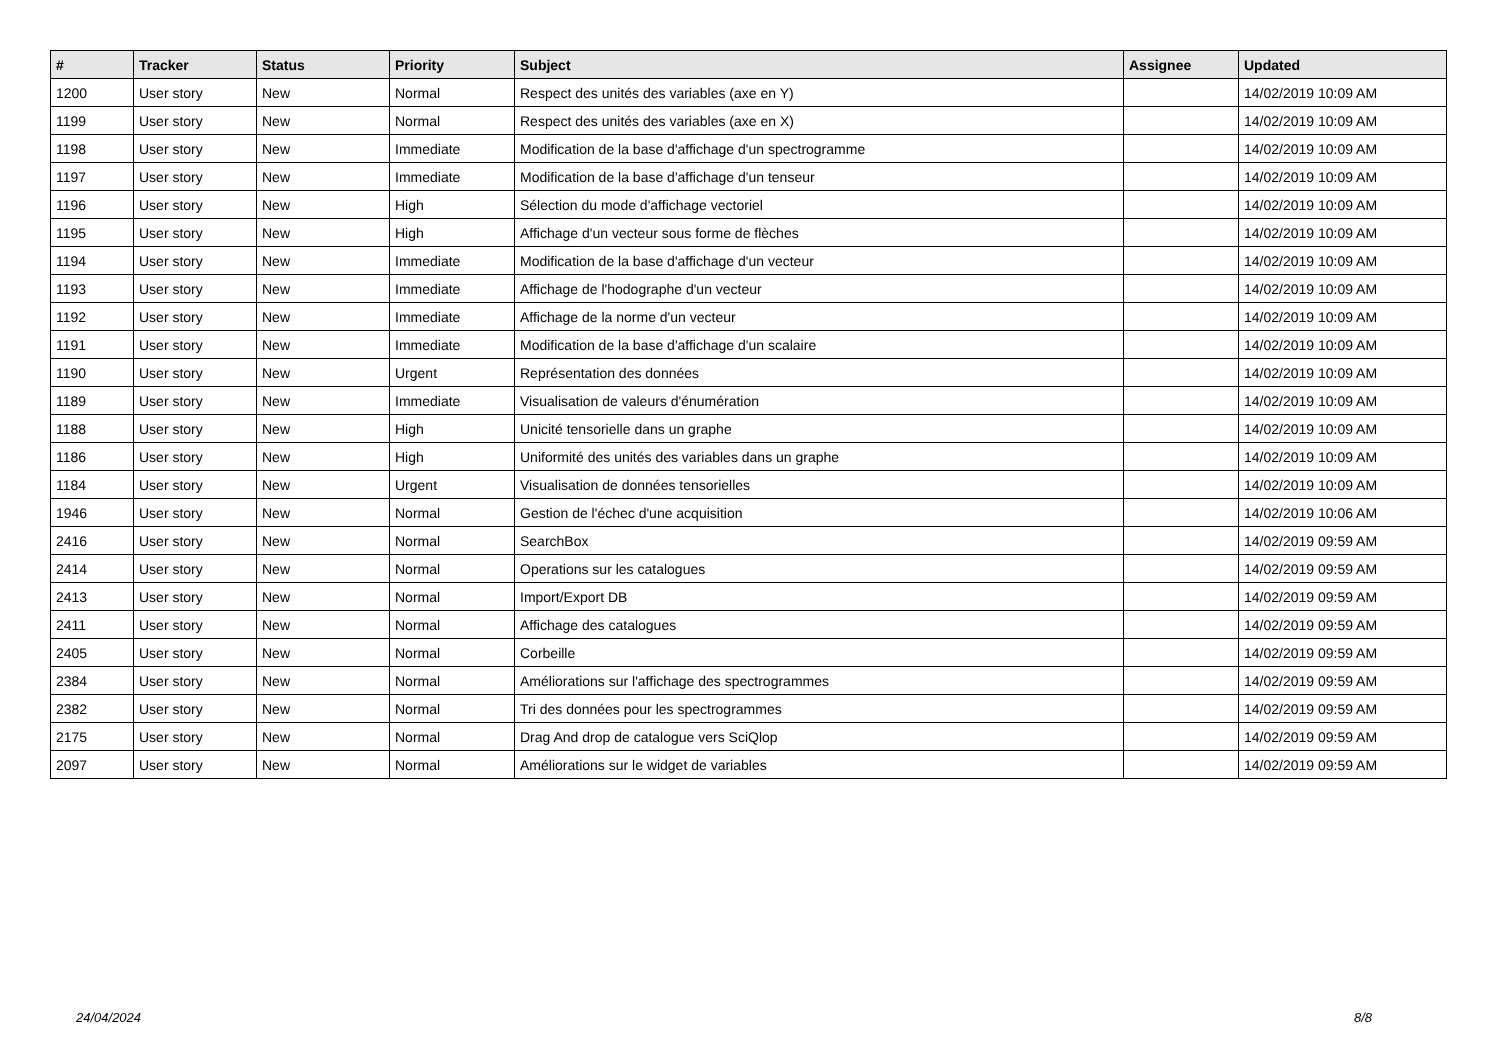| # | Tracker | Status | Priority | Subject | Assignee | Updated |
| --- | --- | --- | --- | --- | --- | --- |
| 1200 | User story | New | Normal | Respect des unités des variables (axe en Y) | | 14/02/2019 10:09 AM |
| 1199 | User story | New | Normal | Respect des unités des variables (axe en X) | | 14/02/2019 10:09 AM |
| 1198 | User story | New | Immediate | Modification de la base d'affichage d'un spectrogramme | | 14/02/2019 10:09 AM |
| 1197 | User story | New | Immediate | Modification de la base d'affichage d'un tenseur | | 14/02/2019 10:09 AM |
| 1196 | User story | New | High | Sélection du mode d'affichage vectoriel | | 14/02/2019 10:09 AM |
| 1195 | User story | New | High | Affichage d'un vecteur sous forme de flèches | | 14/02/2019 10:09 AM |
| 1194 | User story | New | Immediate | Modification de la base d'affichage d'un vecteur | | 14/02/2019 10:09 AM |
| 1193 | User story | New | Immediate | Affichage de l'hodographe d'un vecteur | | 14/02/2019 10:09 AM |
| 1192 | User story | New | Immediate | Affichage de la norme d'un vecteur | | 14/02/2019 10:09 AM |
| 1191 | User story | New | Immediate | Modification de la base d'affichage d'un scalaire | | 14/02/2019 10:09 AM |
| 1190 | User story | New | Urgent | Représentation des données | | 14/02/2019 10:09 AM |
| 1189 | User story | New | Immediate | Visualisation de valeurs d'énumération | | 14/02/2019 10:09 AM |
| 1188 | User story | New | High | Unicité tensorielle dans un graphe | | 14/02/2019 10:09 AM |
| 1186 | User story | New | High | Uniformité des unités des variables dans un graphe | | 14/02/2019 10:09 AM |
| 1184 | User story | New | Urgent | Visualisation de données tensorielles | | 14/02/2019 10:09 AM |
| 1946 | User story | New | Normal | Gestion de l'échec d'une acquisition | | 14/02/2019 10:06 AM |
| 2416 | User story | New | Normal | SearchBox | | 14/02/2019 09:59 AM |
| 2414 | User story | New | Normal | Operations sur les catalogues | | 14/02/2019 09:59 AM |
| 2413 | User story | New | Normal | Import/Export DB | | 14/02/2019 09:59 AM |
| 2411 | User story | New | Normal | Affichage des catalogues | | 14/02/2019 09:59 AM |
| 2405 | User story | New | Normal | Corbeille | | 14/02/2019 09:59 AM |
| 2384 | User story | New | Normal | Améliorations sur l'affichage des spectrogrammes | | 14/02/2019 09:59 AM |
| 2382 | User story | New | Normal | Tri des données pour les spectrogrammes | | 14/02/2019 09:59 AM |
| 2175 | User story | New | Normal | Drag And drop de catalogue vers SciQlop | | 14/02/2019 09:59 AM |
| 2097 | User story | New | Normal | Améliorations sur le widget de variables | | 14/02/2019 09:59 AM |
24/04/2024 8/8